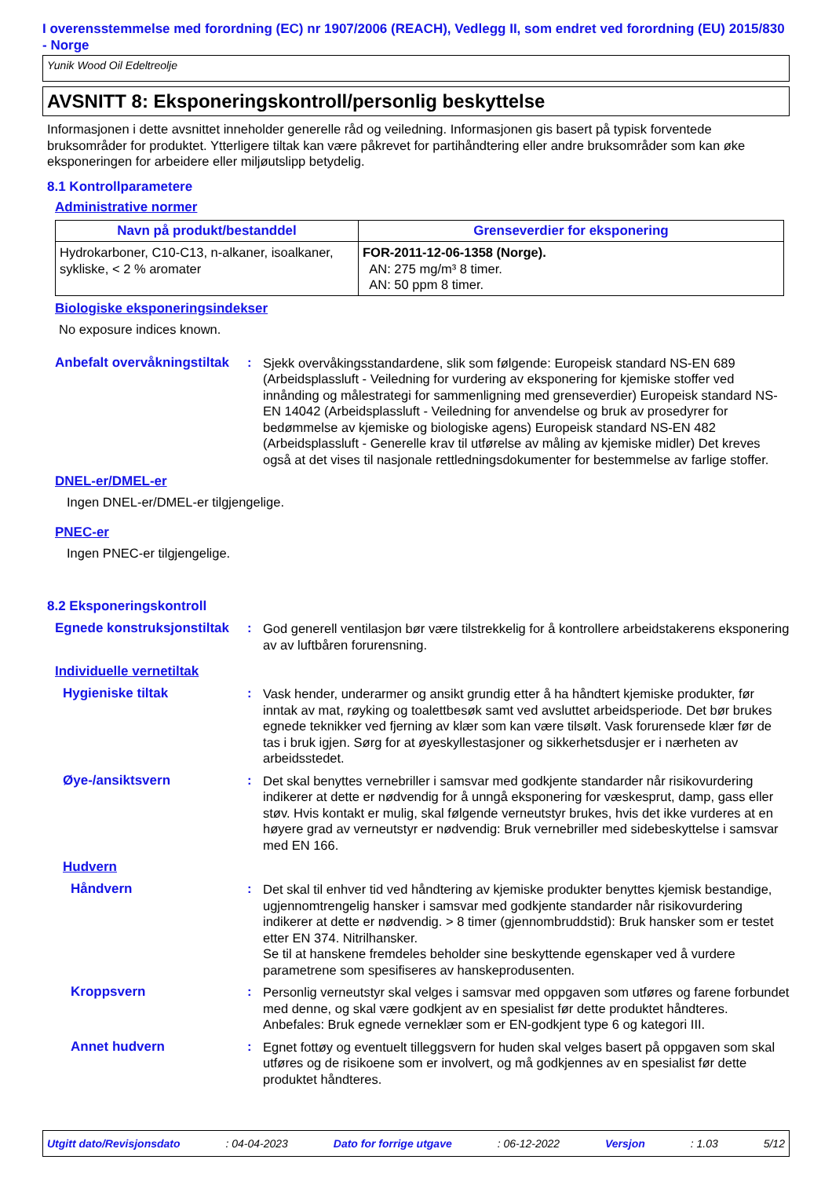I overensstemmelse med forordning (EC) nr 1907/2006 (REACH), Vedlegg II, som endret ved forordning (EU) 2015/830 - Norge
Yunik Wood Oil Edeltreolje
AVSNITT 8: Eksponeringskontroll/personlig beskyttelse
Informasjonen i dette avsnittet inneholder generelle råd og veiledning. Informasjonen gis basert på typisk forventede bruksområder for produktet. Ytterligere tiltak kan være påkrevet for partihåndtering eller andre bruksområder som kan øke eksponeringen for arbeidere eller miljøutslipp betydelig.
8.1 Kontrollparametere
Administrative normer
| Navn på produkt/bestanddel | Grenseverdier for eksponering |
| --- | --- |
| Hydrokarboner, C10-C13, n-alkaner, isoalkaner, sykliske, < 2 % aromater | FOR-2011-12-06-1358 (Norge). AN: 275 mg/m³ 8 timer. AN: 50 ppm 8 timer. |
Biologiske eksponeringsindekser
No exposure indices known.
Anbefalt overvåkningstiltak
:
Sjekk overvåkingsstandardene, slik som følgende: Europeisk standard NS-EN 689 (Arbeidsplassluft - Veiledning for vurdering av eksponering for kjemiske stoffer ved innånding og målestrategi for sammenligning med grenseverdier) Europeisk standard NS-EN 14042 (Arbeidsplassluft - Veiledning for anvendelse og bruk av prosedyrer for bedømmelse av kjemiske og biologiske agens) Europeisk standard NS-EN 482 (Arbeidsplassluft - Generelle krav til utførelse av måling av kjemiske midler) Det kreves også at det vises til nasjonale rettledningsdokumenter for bestemmelse av farlige stoffer.
DNEL-er/DMEL-er
Ingen DNEL-er/DMEL-er tilgjengelige.
PNEC-er
Ingen PNEC-er tilgjengelige.
8.2 Eksponeringskontroll
Egnede konstruksjonstiltak
:
God generell ventilasjon bør være tilstrekkelig for å kontrollere arbeidstakerens eksponering av av luftbåren forurensning.
Individuelle vernetiltak
Hygieniske tiltak :
Vask hender, underarmer og ansikt grundig etter å ha håndtert kjemiske produkter, før inntak av mat, røyking og toalettbesøk samt ved avsluttet arbeidsperiode. Det bør brukes egnede teknikker ved fjerning av klær som kan være tilsølt. Vask forurensede klær før de tas i bruk igjen. Sørg for at øyeskyllestasjoner og sikkerhetsdusjer er i nærheten av arbeidsstedet.
Øye-/ansiktsvern :
Det skal benyttes vernebriller i samsvar med godkjente standarder når risikovurdering indikerer at dette er nødvendig for å unngå eksponering for væskesprut, damp, gass eller støv. Hvis kontakt er mulig, skal følgende verneutstyr brukes, hvis det ikke vurderes at en høyere grad av verneutstyr er nødvendig: Bruk vernebriller med sidebeskyttelse i samsvar med EN 166.
Hudvern
Håndvern :
Det skal til enhver tid ved håndtering av kjemiske produkter benyttes kjemisk bestandige, ugjennomtrengelig hansker i samsvar med godkjente standarder når risikovurdering indikerer at dette er nødvendig. > 8 timer (gjennombruddstid): Bruk hansker som er testet etter EN 374. Nitrilhansker.
Se til at hanskene fremdeles beholder sine beskyttende egenskaper ved å vurdere parametrene som spesifiseres av hanskeprodusenten.
Kroppsvern :
Personlig verneutstyr skal velges i samsvar med oppgaven som utføres og farene forbundet med denne, og skal være godkjent av en spesialist før dette produktet håndteres. Anbefales: Bruk egnede verneklær som er EN-godkjent type 6 og kategori III.
Annet hudvern :
Egnet fottøy og eventuelt tilleggsvern for huden skal velges basert på oppgaven som skal utføres og de risikoene som er involvert, og må godkjennes av en spesialist før dette produktet håndteres.
Utgitt dato/Revisjonsdato : 04-04-2023 Dato for forrige utgave : 06-12-2022 Versjon : 1.03 5/12